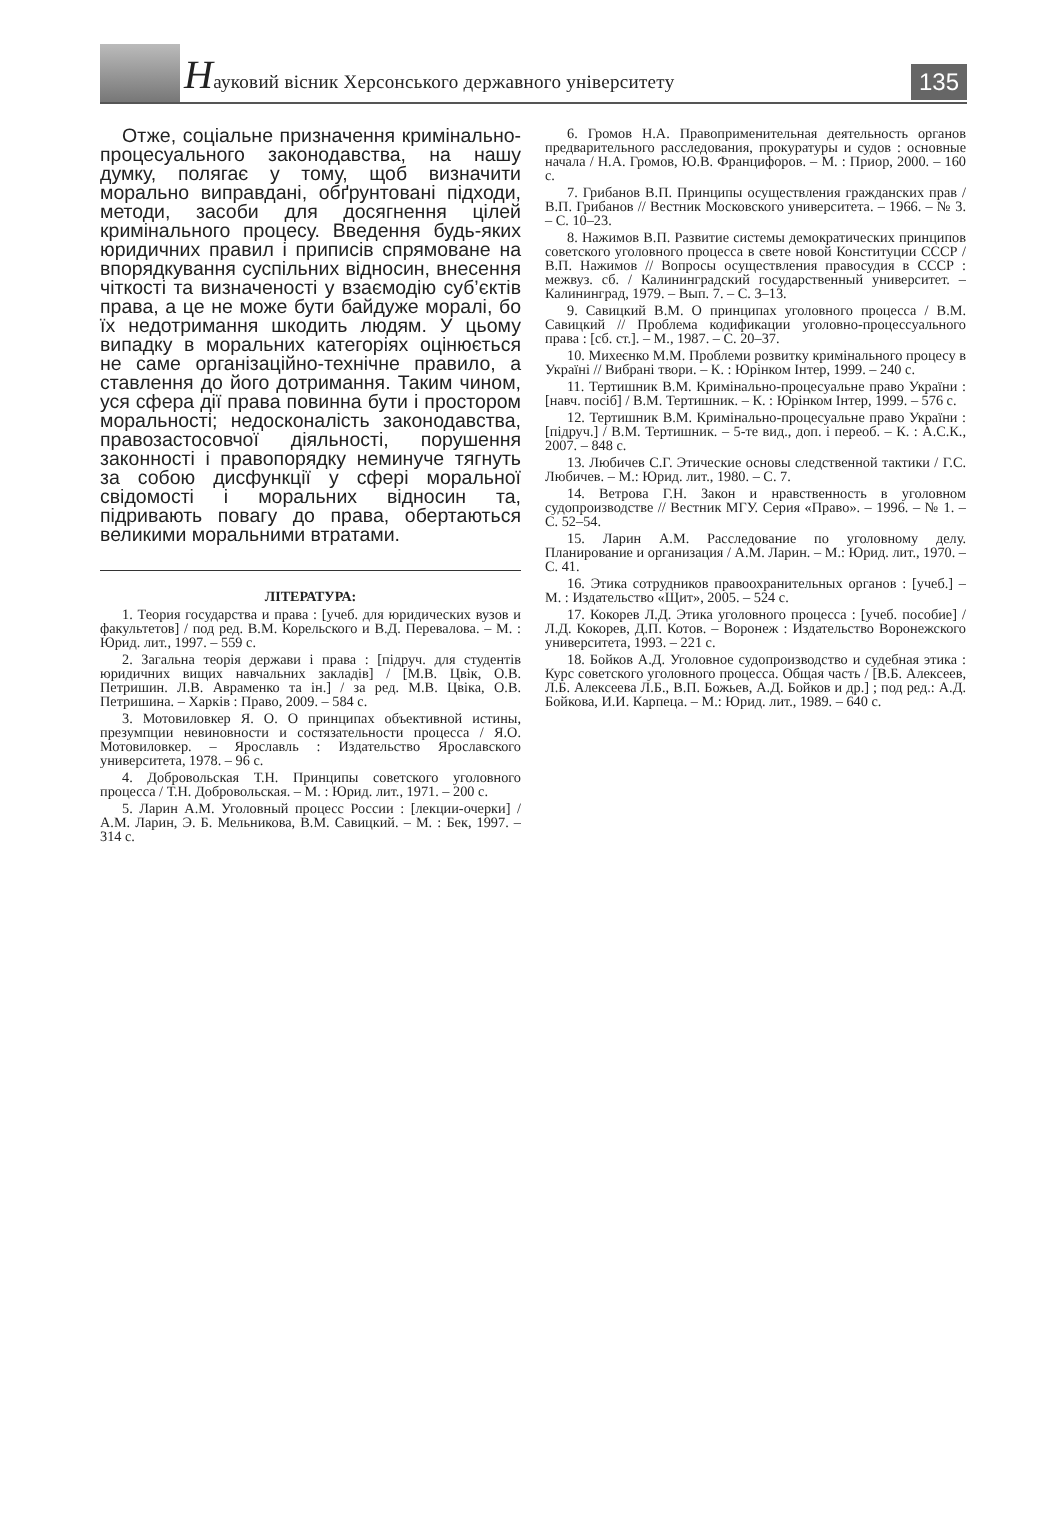Науковий вісник Херсонського державного університету
135
Отже, соціальне призначення кримінально-процесуального законодавства, на нашу думку, полягає у тому, щоб визначити морально виправдані, обґрунтовані підходи, методи, засоби для досягнення цілей кримінального процесу. Введення будь-яких юридичних правил і приписів спрямоване на впорядкування суспільних відносин, внесення чіткості та визначеності у взаємодію суб’єктів права, а це не може бути байдуже моралі, бо їх недотримання шкодить людям. У цьому випадку в моральних категоріях оцінюється не саме організаційно-технічне правило, а ставлення до його дотримання. Таким чином, уся сфера дії права повинна бути і простором моральності; недосконалість законодавства, правозастосовчої діяльності, порушення законності і правопорядку неминуче тягнуть за собою дисфункції у сфері моральної свідомості і моральних відносин та, підривають повагу до права, обертаються великими моральними втратами.
ЛІТЕРАТУРА:
1. Теория государства и права : [учеб. для юридических вузов и факультетов] / под ред. В.М. Корельского и В.Д. Перевалова. – М. : Юрид. лит., 1997. – 559 с.
2. Загальна теорія держави і права : [підруч. для студентів юридичних вищих навчальних закладів] / [М.В. Цвік, О.В. Петришин. Л.В. Авраменко та ін.] / за ред. М.В. Цвіка, О.В. Петришина. – Харків : Право, 2009. – 584 с.
3. Мотовиловкер Я. О. О принципах объективной истины, презумпции невиновности и состязательности процесса / Я.О. Мотовиловкер. – Ярославль : Издательство Ярославского университета, 1978. – 96 с.
4. Добровольская Т.Н. Принципы советского уголовного процесса / Т.Н. Добровольская. – М. : Юрид. лит., 1971. – 200 с.
5. Ларин А.М. Уголовный процесс России : [лекции-очерки] / А.М. Ларин, Э. Б. Мельникова, В.М. Савицкий. – М. : Бек, 1997. – 314 с.
6. Громов Н.А. Правоприменительная деятельность органов предварительного расследования, прокуратуры и судов : основные начала / Н.А. Громов, Ю.В. Францифоров. – М. : Приор, 2000. – 160 с.
7. Грибанов В.П. Принципы осуществления гражданских прав / В.П. Грибанов // Вестник Московского университета. – 1966. – № 3. – С. 10–23.
8. Нажимов В.П. Развитие системы демократических принципов советского уголовного процесса в свете новой Конституции СССР / В.П. Нажимов // Вопросы осуществления правосудия в СССР : межвуз. сб. / Калининградский государственный университет. – Калининград, 1979. – Вып. 7. – С. 3–13.
9. Савицкий В.М. О принципах уголовного процесса / В.М. Савицкий // Проблема кодификации уголовно-процессуального права : [сб. ст.]. – М., 1987. – С. 20–37.
10. Михеєнко М.М. Проблеми розвитку кримінального процесу в Україні // Вибрані твори. – К. : Юрінком Інтер, 1999. – 240 с.
11. Тертишник В.М. Кримінально-процесуальне право України : [навч. посіб] / В.М. Тертишник. – К. : Юрінком Інтер, 1999. – 576 с.
12. Тертишник В.М. Кримінально-процесуальне право України : [підруч.] / В.М. Тертишник. – 5-те вид., доп. і переоб. – К. : А.С.К., 2007. – 848 с.
13. Любичев С.Г. Этические основы следственной тактики / Г.С. Любичев. – М.: Юрид. лит., 1980. – С. 7.
14. Ветрова Г.Н. Закон и нравственность в уголовном судопроизводстве // Вестник МГУ. Серия «Право». – 1996. – № 1. – С. 52–54.
15. Ларин А.М. Расследование по уголовному делу. Планирование и организация / А.М. Ларин. – М.: Юрид. лит., 1970. – С. 41.
16. Этика сотрудников правоохранительных органов : [учеб.] – М. : Издательство «Щит», 2005. – 524 с.
17. Кокорев Л.Д. Этика уголовного процесса : [учеб. пособие] / Л.Д. Кокорев, Д.П. Котов. – Воронеж : Издательство Воронежского университета, 1993. – 221 с.
18. Бойков А.Д. Уголовное судопроизводство и судебная этика : Курс советского уголовного процесса. Общая часть / [В.Б. Алексеев, Л.Б. Алексеева Л.Б., В.П. Божьев, А.Д. Бойков и др.] ; под ред.: А.Д. Бойкова, И.И. Карпеца. – М.: Юрид. лит., 1989. – 640 с.